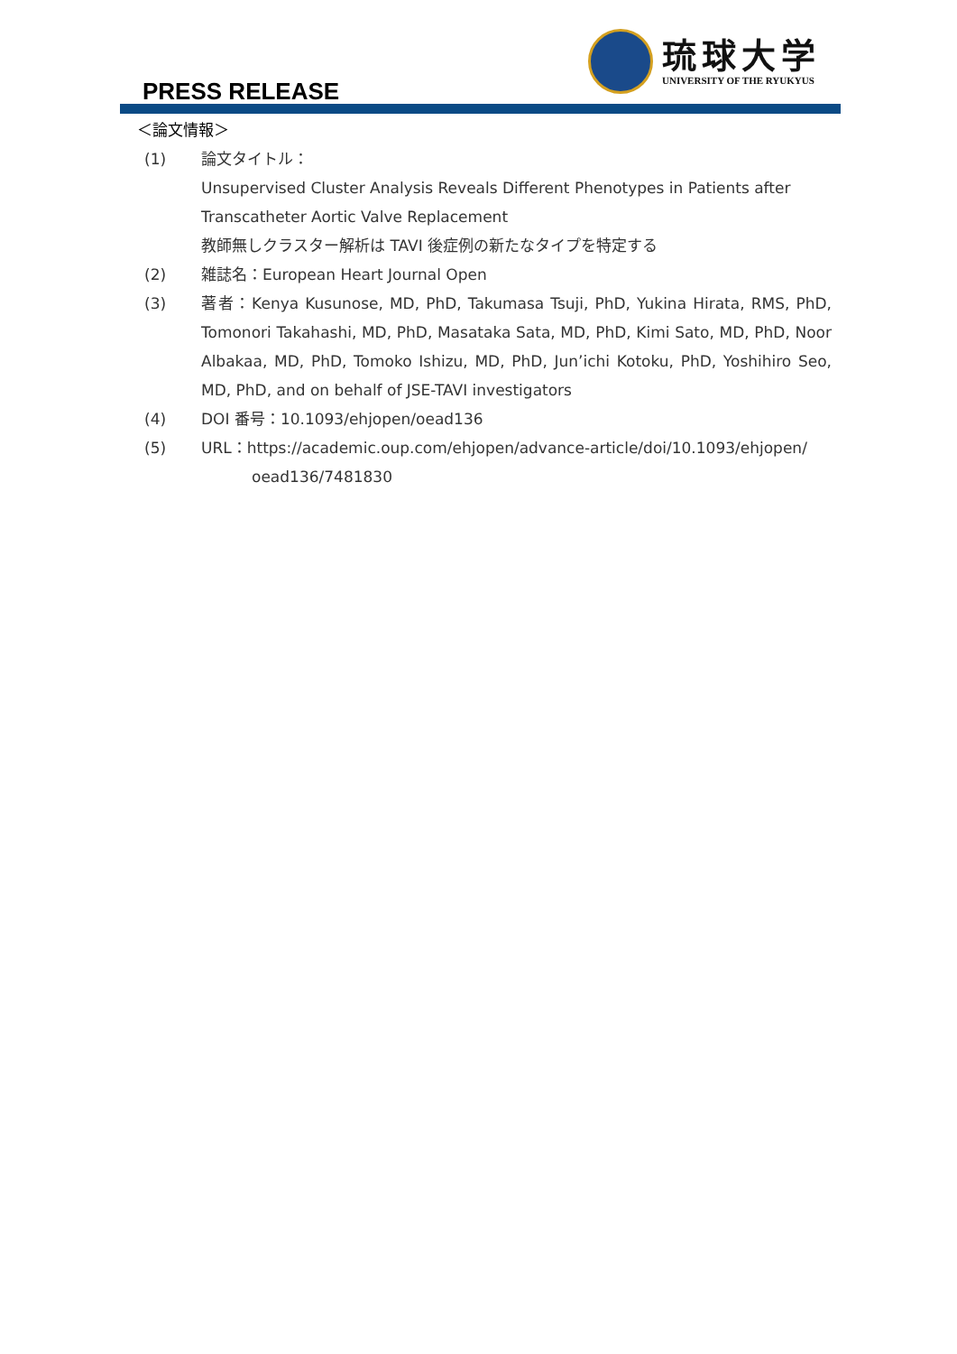PRESS RELEASE
琉球大学
UNIVERSITY OF THE RYUKYUS
＜論文情報＞
(1) 論文タイトル：
Unsupervised Cluster Analysis Reveals Different Phenotypes in Patients after Transcatheter Aortic Valve Replacement
教師無しクラスター解析は TAVI 後症例の新たなタイプを特定する
(2) 雑誌名：European Heart Journal Open
(3) 著者：Kenya Kusunose, MD, PhD, Takumasa Tsuji, PhD, Yukina Hirata, RMS, PhD, Tomonori Takahashi, MD, PhD, Masataka Sata, MD, PhD, Kimi Sato, MD, PhD, Noor Albakaa, MD, PhD, Tomoko Ishizu, MD, PhD, Jun’ichi Kotoku, PhD, Yoshihiro Seo, MD, PhD, and on behalf of JSE-TAVI investigators
(4) DOI 番号：10.1093/ehjopen/oead136
(5) URL：https://academic.oup.com/ehjopen/advance-article/doi/10.1093/ehjopen/
oead136/7481830